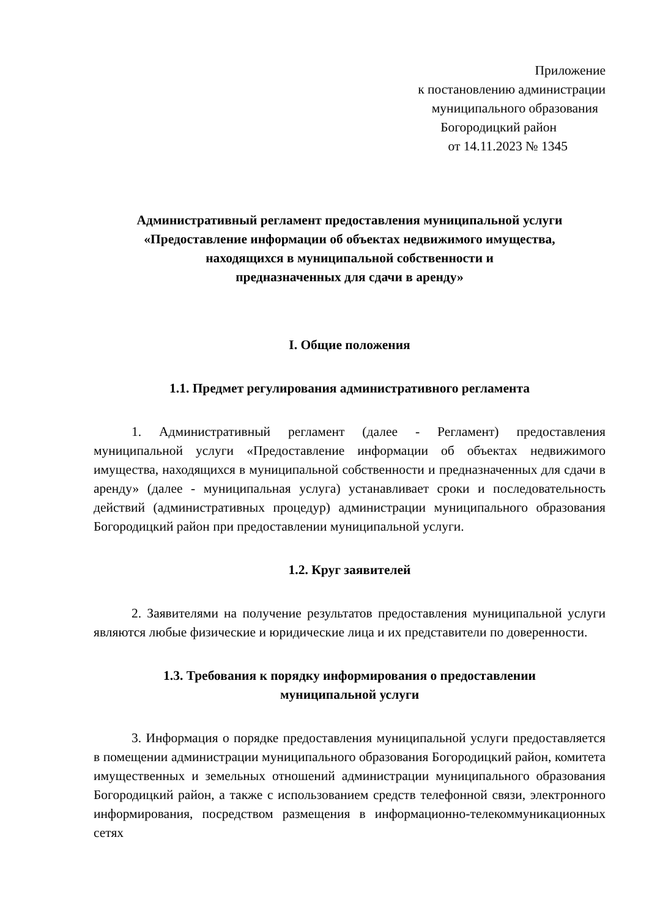Приложение
к постановлению администрации
муниципального образования
Богородицкий район
от 14.11.2023 № 1345
Административный регламент предоставления муниципальной услуги
«Предоставление информации об объектах недвижимого имущества,
находящихся в муниципальной собственности и
предназначенных для сдачи в аренду»
I. Общие положения
1.1. Предмет регулирования административного регламента
1. Административный регламент (далее - Регламент) предоставления муниципальной услуги «Предоставление информации об объектах недвижимого имущества, находящихся в муниципальной собственности и предназначенных для сдачи в аренду» (далее - муниципальная услуга) устанавливает сроки и последовательность действий (административных процедур) администрации муниципального образования Богородицкий район при предоставлении муниципальной услуги.
1.2. Круг заявителей
2. Заявителями на получение результатов предоставления муниципальной услуги являются любые физические и юридические лица и их представители по доверенности.
1.3. Требования к порядку информирования о предоставлении
муниципальной услуги
3. Информация о порядке предоставления муниципальной услуги предоставляется в помещении администрации муниципального образования Богородицкий район, комитета имущественных и земельных отношений администрации муниципального образования Богородицкий район, а также с использованием средств телефонной связи, электронного информирования, посредством размещения в информационно-телекоммуникационных сетях